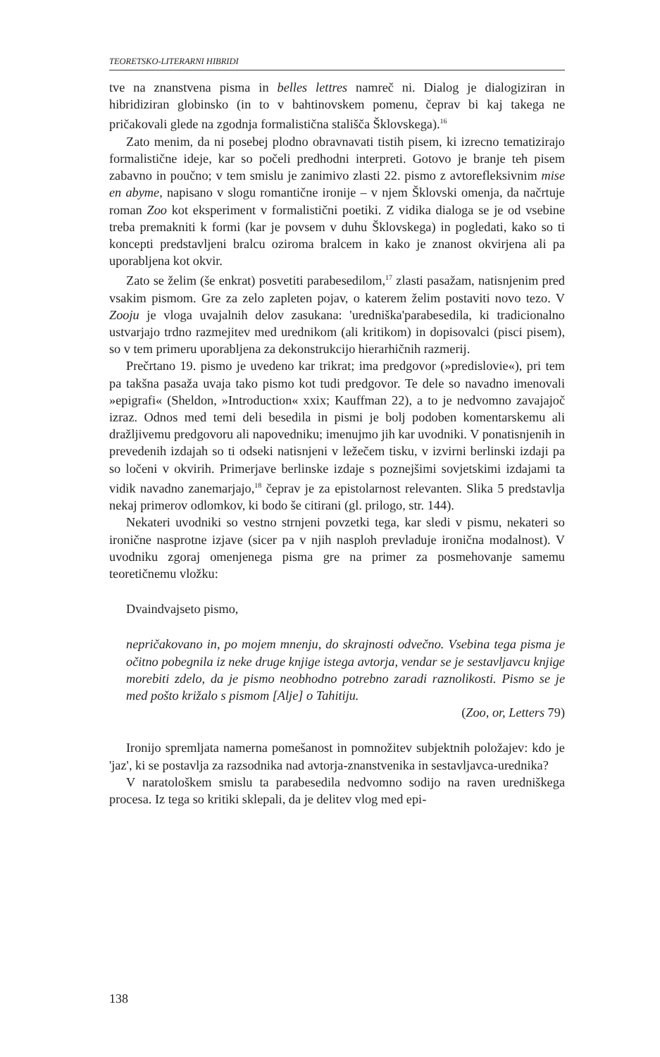TEORETSKO-LITERARNI HIBRIDI
tve na znanstvena pisma in belles lettres namreč ni. Dialog je dialogiziran in hibridiziran globinsko (in to v bahtinovskem pomenu, čeprav bi kaj takega ne pričakovali glede na zgodnja formalistična stališča Šklovskega).<sup>16</sup>
Zato menim, da ni posebej plodno obravnavati tistih pisem, ki izrecno tematizirajo formalistične ideje, kar so počeli predhodni interpreti. Gotovo je branje teh pisem zabavno in poučno; v tem smislu je zanimivo zlasti 22. pismo z avtorefleksivnim mise en abyme, napisano v slogu romantične ironije – v njem Šklovski omenja, da načrtuje roman Zoo kot eksperiment v formalistični poetiki. Z vidika dialoga se je od vsebine treba premakniti k formi (kar je povsem v duhu Šklovskega) in pogledati, kako so ti koncepti predstavljeni bralcu oziroma bralcem in kako je znanost okvirjena ali pa uporabljena kot okvir.
Zato se želim (še enkrat) posvetiti parabesedilom,<sup>17</sup> zlasti pasažam, natisnjenim pred vsakim pismom. Gre za zelo zapleten pojav, o katerem želim postaviti novo tezo. V Zooju je vloga uvajalnih delov zasukana: 'uredniška'parabesedila, ki tradicionalno ustvarjajo trdno razmejitev med urednikom (ali kritikom) in dopisovalci (pisci pisem), so v tem primeru uporabljena za dekonstrukcijo hierarhičnih razmerij.
Prečrtano 19. pismo je uvedeno kar trikrat; ima predgovor (»predislovie«), pri tem pa takšna pasaža uvaja tako pismo kot tudi predgovor. Te dele so navadno imenovali »epigrafi« (Sheldon, »Introduction« xxix; Kauffman 22), a to je nedvomno zavajajoč izraz. Odnos med temi deli besedila in pismi je bolj podoben komentarskemu ali dražljivemu predgovoru ali napovedniku; imenujmo jih kar uvodniki. V ponatisnjenih in prevedenih izdajah so ti odseki natisnjeni v ležečem tisku, v izvirni berlinski izdaji pa so ločeni v okvirih. Primerjave berlinske izdaje s poznejšimi sovjetskimi izdajami ta vidik navadno zanemarjajo,<sup>18</sup> čeprav je za epistolarnost relevanten. Slika 5 predstavlja nekaj primerov odlomkov, ki bodo še citirani (gl. prilogo, str. 144).
Nekateri uvodniki so vestno strnjeni povzetki tega, kar sledi v pismu, nekateri so ironične nasprotne izjave (sicer pa v njih nasploh prevladuje ironična modalnost). V uvodniku zgoraj omenjenega pisma gre na primer za posmehovanje samemu teoretičnemu vložku:
Dvaindvajseto pismo,
nepričakovano in, po mojem mnenju, do skrajnosti odvečno. Vsebina tega pisma je očitno pobegnila iz neke druge knjige istega avtorja, vendar se je sestavljavcu knjige morebiti zdelo, da je pismo neobhodno potrebno zaradi raznolikosti. Pismo se je med pošto križalo s pismom [Alje] o Tahitiju.
(Zoo, or, Letters 79)
Ironijo spremljata namerna pomešanost in pomnožitev subjektnih položajev: kdo je 'jaz', ki se postavlja za razsodnika nad avtorja-znanstvenika in sestavljavca-urednika?
V naratološkem smislu ta parabesedila nedvomno sodijo na raven uredniškega procesa. Iz tega so kritiki sklepali, da je delitev vlog med epi-
138